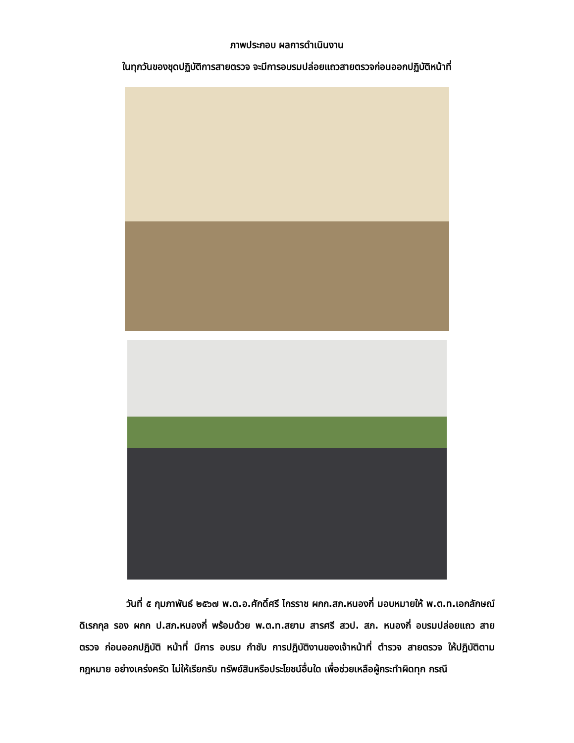ภาพประกอบ ผลการดำเนินงาน
ในทุกวันของชุดปฏิบัติการสายตรวจ จะมีการอบรมปล่อยแถวสายตรวจก่อนออกปฏิบัติหน้าที่
วันที่ ๕ กุมภาพันธ์ ๒๕๖๗ พ.ต.อ.ศักดิ์ศรี ไกรราช ผกก.สภ.หนองกี่ มอบหมายให้ พ.ต.ท.เอกลักษณ์ ดิเรกกุล รอง ผกก ป.สภ.หนองกี่ พร้อมด้วย พ.ต.ท.สยาม สารศรี สวป. สภ. หนองกี่ อบรมปล่อยแถว สายตรวจ ก่อนออกปฏิบัติ หน้าที่ มีการ อบรม กำชับ การปฏิบัติงานของเจ้าหน้าที่ ตำรวจ สายตรวจ ให้ปฏิบัติตามกฎหมาย อย่างเคร่งครัด ไม่ให้เรียกรับ ทรัพย์สินหรือประโยชน์อื่นใด เพื่อช่วยเหลือผู้กระทำผิดทุก กรณี